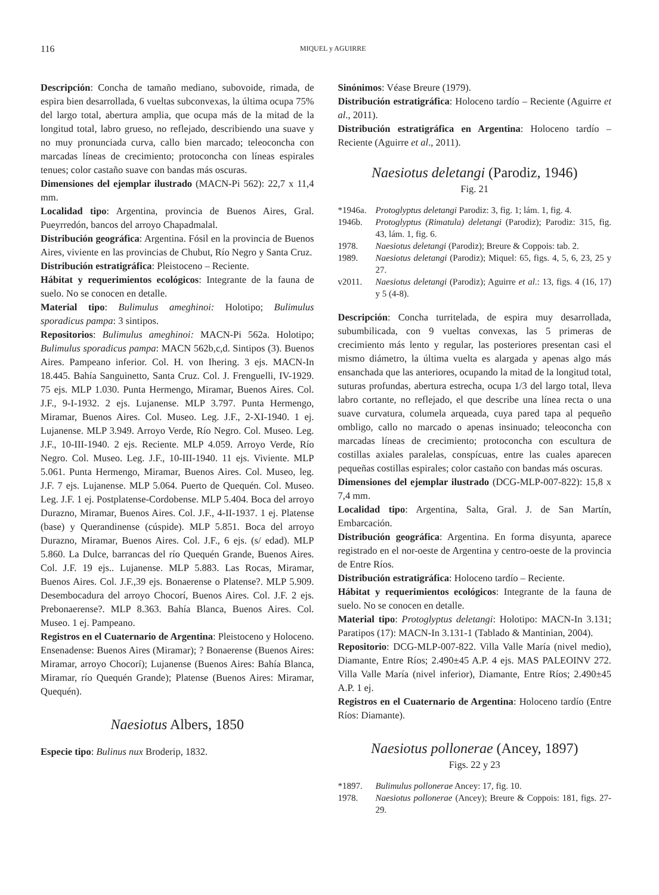116 MIQUEL y AGUIRRE
Descripción: Concha de tamaño mediano, subovoide, rimada, de espira bien desarrollada, 6 vueltas subconvexas, la última ocupa 75% del largo total, abertura amplia, que ocupa más de la mitad de la longitud total, labro grueso, no reflejado, describiendo una suave y no muy pronunciada curva, callo bien marcado; teleoconcha con marcadas líneas de crecimiento; protoconcha con líneas espirales tenues; color castaño suave con bandas más oscuras.
Dimensiones del ejemplar ilustrado (MACN-Pi 562): 22,7 x 11,4 mm.
Localidad tipo: Argentina, provincia de Buenos Aires, Gral. Pueyrredón, bancos del arroyo Chapadmalal.
Distribución geográfica: Argentina. Fósil en la provincia de Buenos Aires, viviente en las provincias de Chubut, Río Negro y Santa Cruz.
Distribución estratigráfica: Pleistoceno – Reciente.
Hábitat y requerimientos ecológicos: Integrante de la fauna de suelo. No se conocen en detalle.
Material tipo: Bulimulus ameghinoi: Holotipo; Bulimulus sporadicus pampa: 3 sintipos.
Repositorios: Bulimulus ameghinoi: MACN-Pi 562a. Holotipo; Bulimulus sporadicus pampa: MACN 562b,c,d. Sintipos (3). Buenos Aires. Pampeano inferior. Col. H. von Ihering. 3 ejs. MACN-In 18.445. Bahía Sanguinetto, Santa Cruz. Col. J. Frenguelli, IV-1929. 75 ejs. MLP 1.030. Punta Hermengo, Miramar, Buenos Aires. Col. J.F., 9-I-1932. 2 ejs. Lujanense. MLP 3.797. Punta Hermengo, Miramar, Buenos Aires. Col. Museo. Leg. J.F., 2-XI-1940. 1 ej. Lujanense. MLP 3.949. Arroyo Verde, Río Negro. Col. Museo. Leg. J.F., 10-III-1940. 2 ejs. Reciente. MLP 4.059. Arroyo Verde, Río Negro. Col. Museo. Leg. J.F., 10-III-1940. 11 ejs. Viviente. MLP 5.061. Punta Hermengo, Miramar, Buenos Aires. Col. Museo, leg. J.F. 7 ejs. Lujanense. MLP 5.064. Puerto de Quequén. Col. Museo. Leg. J.F. 1 ej. Postplatense-Cordobense. MLP 5.404. Boca del arroyo Durazno, Miramar, Buenos Aires. Col. J.F., 4-II-1937. 1 ej. Platense (base) y Querandinense (cúspide). MLP 5.851. Boca del arroyo Durazno, Miramar, Buenos Aires. Col. J.F., 6 ejs. (s/ edad). MLP 5.860. La Dulce, barrancas del río Quequén Grande, Buenos Aires. Col. J.F. 19 ejs.. Lujanense. MLP 5.883. Las Rocas, Miramar, Buenos Aires. Col. J.F.,39 ejs. Bonaerense o Platense?. MLP 5.909. Desembocadura del arroyo Chocorí, Buenos Aires. Col. J.F. 2 ejs. Prebonaerense?. MLP 8.363. Bahía Blanca, Buenos Aires. Col. Museo. 1 ej. Pampeano.
Registros en el Cuaternario de Argentina: Pleistoceno y Holoceno. Ensenadense: Buenos Aires (Miramar); ? Bonaerense (Buenos Aires: Miramar, arroyo Chocorí); Lujanense (Buenos Aires: Bahía Blanca, Miramar, río Quequén Grande); Platense (Buenos Aires: Miramar, Quequén).
Naesiotus Albers, 1850
Especie tipo: Bulinus nux Broderip, 1832.
Sinónimos: Véase Breure (1979).
Distribución estratigráfica: Holoceno tardío – Reciente (Aguirre et al., 2011).
Distribución estratigráfica en Argentina: Holoceno tardío – Reciente (Aguirre et al., 2011).
Naesiotus deletangi (Parodiz, 1946)
Fig. 21
*1946a. Protoglyptus deletangi Parodiz: 3, fig. 1; lám. 1, fig. 4.
1946b. Protoglyptus (Rimatula) deletangi (Parodiz); Parodiz: 315, fig. 43, lám. 1, fig. 6.
1978. Naesiotus deletangi (Parodiz); Breure & Coppois: tab. 2.
1989. Naesiotus deletangi (Parodiz); Miquel: 65, figs. 4, 5, 6, 23, 25 y 27.
v2011. Naesiotus deletangi (Parodiz); Aguirre et al.: 13, figs. 4 (16, 17) y 5 (4-8).
Descripción: Concha turritelada, de espira muy desarrollada, subumbilicada, con 9 vueltas convexas, las 5 primeras de crecimiento más lento y regular, las posteriores presentan casi el mismo diámetro, la última vuelta es alargada y apenas algo más ensanchada que las anteriores, ocupando la mitad de la longitud total, suturas profundas, abertura estrecha, ocupa 1/3 del largo total, lleva labro cortante, no reflejado, el que describe una línea recta o una suave curvatura, columela arqueada, cuya pared tapa al pequeño ombligo, callo no marcado o apenas insinuado; teleoconcha con marcadas líneas de crecimiento; protoconcha con escultura de costillas axiales paralelas, conspícuas, entre las cuales aparecen pequeñas costillas espirales; color castaño con bandas más oscuras.
Dimensiones del ejemplar ilustrado (DCG-MLP-007-822): 15,8 x 7,4 mm.
Localidad tipo: Argentina, Salta, Gral. J. de San Martín, Embarcación.
Distribución geográfica: Argentina. En forma disyunta, aparece registrado en el nor-oeste de Argentina y centro-oeste de la provincia de Entre Ríos.
Distribución estratigráfica: Holoceno tardío – Reciente.
Hábitat y requerimientos ecológicos: Integrante de la fauna de suelo. No se conocen en detalle.
Material tipo: Protoglyptus deletangi: Holotipo: MACN-In 3.131; Paratipos (17): MACN-In 3.131-1 (Tablado & Mantinian, 2004).
Repositorio: DCG-MLP-007-822. Villa Valle María (nivel medio), Diamante, Entre Ríos; 2.490±45 A.P. 4 ejs. MAS PALEOINV 272. Villa Valle María (nivel inferior), Diamante, Entre Ríos; 2.490±45 A.P. 1 ej.
Registros en el Cuaternario de Argentina: Holoceno tardío (Entre Ríos: Diamante).
Naesiotus pollonerae (Ancey, 1897)
Figs. 22 y 23
*1897. Bulimulus pollonerae Ancey: 17, fig. 10.
1978. Naesiotus pollonerae (Ancey); Breure & Coppois: 181, figs. 27-29.